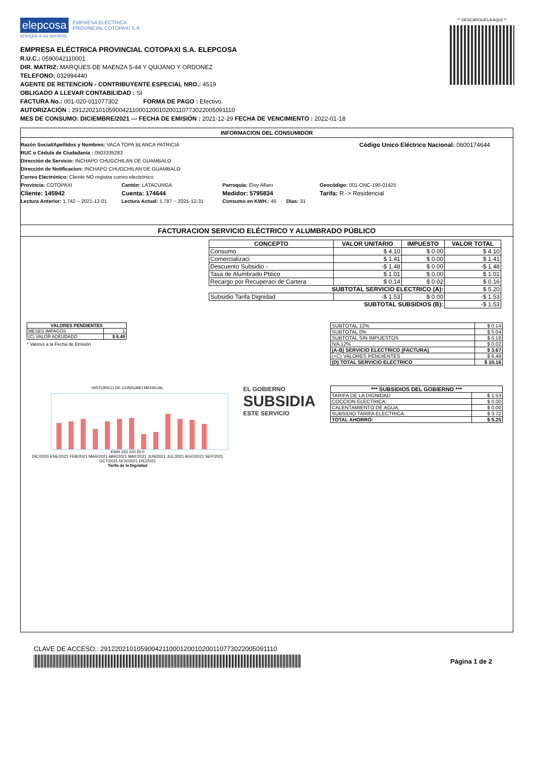elepcosa EMPRESA ELÉCTRICA
PROVINCIAL COTOPAXI S.A.
energía a su servicio
** DESCARGUELA AQUI **
EMPRESA ELÉCTRICA PROVINCIAL COTOPAXI S.A. ELEPCOSA
R.U.C.: 0590042110001
DIR. MATRIZ: MARQUES DE MAENZA 5-44 Y QUIJANO Y ORDONEZ
TELEFONO: 032994440
AGENTE DE RETENCION - CONTRIBUYENTE ESPECIAL NRO.: 4519
OBLIGADO A LLEVAR CONTABILIDAD : SI
FACTURA No.: 001-020-011077302 FORMA DE PAGO : Efectivo.
AUTORIZACIÓN : 2912202101059004211000120010200110773022005091110
MES DE CONSUMO: DICIEMBRE/2021 --- FECHA DE EMISIÓN : 2021-12-29 FECHA DE VENCIMIENTO : 2022-01-18
INFORMACION DEL CONSUMIDOR
Código Unico Eléctrico Nacional: 0600174644
Razón Social/Apellidos y Nombres: VACA TOPA BLANCA PATRICIA
RUC o Cédula de Ciudadanía : 0503335283
Dirección de Servicio: INCHAPO CHUGCHILAN DE GUAMBALO
Dirección de Notificacion: INCHAPO CHUGCHILAN DE GUAMBALO
Correo Electrónico: Cliente NO registra correo electrónico
Provincia: COTOPAXI Cantón: LATACUNGA Parroquia: Eloy Alfaro Geocódigo: 001-ONC-190-01425 Cliente: 145942 Cuenta: 174644 Medidor: 5795834 Tarifa: R -> Residencial Lectura Anterior: 1,742 ~ 2021-12-01 Lectura Actual: 1,787 ~ 2021-12-31 Consumo en KWH.: 45 Días: 31
FACTURACION SERVICIO ELÉCTRICO Y ALUMBRADO PÚBLICO
| CONCEPTO | VALOR UNITARIO | IMPUESTO | VALOR TOTAL |
| --- | --- | --- | --- |
| Consumo | $ 4.10 | $ 0.00 | $ 4.10 |
| Comercializaci | $ 1.41 | $ 0.00 | $ 1.41 |
| Descuento Subsidio - | -$ 1.48 | $ 0.00 | -$ 1.48 |
| Tasa de Alumbrado Pblico | $ 1.01 | $ 0.00 | $ 1.01 |
| Recargo por Recuperaci de Cartera | $ 0.14 | $ 0.02 | $ 0.16 |
| SUBTOTAL SERVICIO ELECTRICO (A): | | | $ 5.20 |
| Subsidio Tarifa Dignidad | -$ 1.53 | $ 0.00 | -$ 1.53 |
| SUBTOTAL SUBSIDIOS (B): | | | -$ 1.53 |
| VALORES PENDIENTES | |
| --- | --- |
| MESES IMPAGOS | 1 |
| (C) VALOR ADEUDADO | $ 6.49 |
* Valores a la Fecha de Emisión
| SUBTOTAL 12% | $ 0.14 |
| SUBTOTAL 0% | $ 5.04 |
| SUBTOTAL SIN IMPUESTOS | $ 5.18 |
| IVA 12% | $ 0.02 |
| (A-B) SERVICIO ELECTRICO (FACTURA) | $ 3.67 |
| (+C) VALORES PENDIENTES | $ 6.49 |
| (D) TOTAL SERVICIO ELECTRICO | $ 10.16 |
HISTORICO DE CONSUMO MENSUAL
KWH 150 100 50 0
DIC/2020 ENE/2021 FEB/2021 MAR/2021 ABR/2021 MAY/2021 JUN/2021 JUL/2021 AGO/2021 SEP/2021 OCT/2021 NOV/2021 DIC/2021
Tarifa de la Dignidad
EL GOBIERNO
SUBSIDIA
ESTE SERVICIO
| *** SUBSIDIOS DEL GOBIERNO *** | |
| --- | --- |
| TARIFA DE LA DIGNIDAD | $ 1.53 |
| COCCION ELECTRICA: | $ 0.00 |
| CALENTAMIENTO DE AGUA: | $ 0.00 |
| SUBSIDIO TARIFA ELECTRICA: | $ 3.72 |
| TOTAL AHORRO: | $ 5.25 |
CLAVE DE ACCESO.: 2912202101059004211000120010200110773022005091110
Página 1 de 2